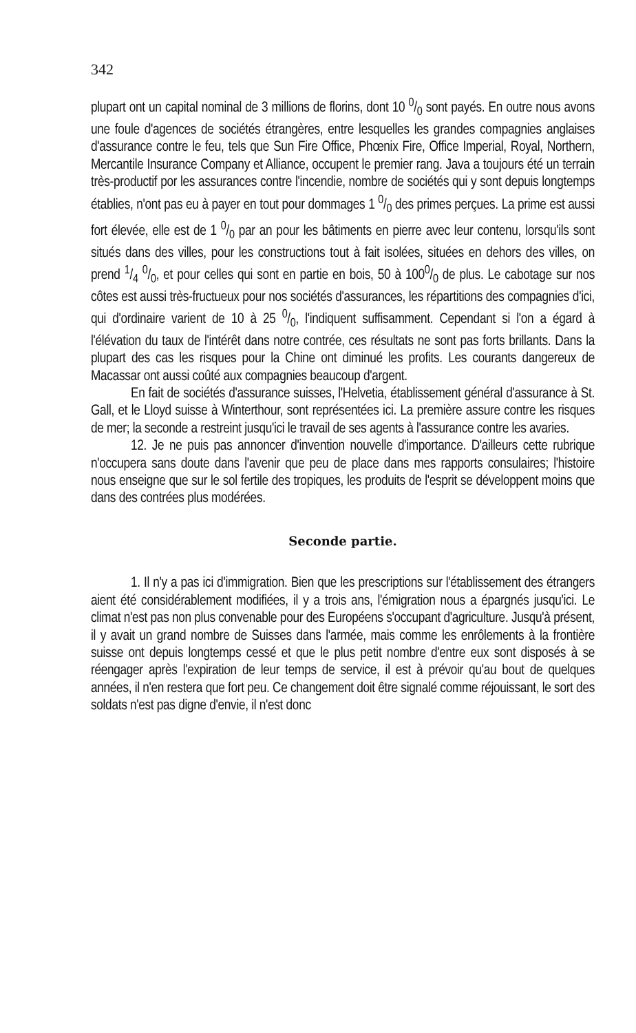342
plupart ont un capital nominal de 3 millions de florins, dont 10 0/0 sont payés. En outre nous avons une foule d'agences de sociétés étrangères, entre lesquelles les grandes compagnies anglaises d'assurance contre le feu, tels que Sun Fire Office, Phœnix Fire, Office Imperial, Royal, Northern, Mercantile Insurance Company et Alliance, occupent le premier rang. Java a toujours été un terrain très-productif por les assurances contre l'incendie, nombre de sociétés qui y sont depuis longtemps établies, n'ont pas eu à payer en tout pour dommages 1 0/0 des primes perçues. La prime est aussi fort élevée, elle est de 1 0/0 par an pour les bâtiments en pierre avec leur contenu, lorsqu'ils sont situés dans des villes, pour les constructions tout à fait isolées, situées en dehors des villes, on prend 1/4 0/0, et pour celles qui sont en partie en bois, 50 à 1000/0 de plus. Le cabotage sur nos côtes est aussi très-fructueux pour nos sociétés d'assurances, les répartitions des compagnies d'ici, qui d'ordinaire varient de 10 à 25 0/0, l'indiquent suffisamment. Cependant si l'on a égard à l'élévation du taux de l'intérêt dans notre contrée, ces résultats ne sont pas forts brillants. Dans la plupart des cas les risques pour la Chine ont diminué les profits. Les courants dangereux de Macassar ont aussi coûté aux compagnies beaucoup d'argent.
En fait de sociétés d'assurance suisses, l'Helvetia, établissement général d'assurance à St. Gall, et le Lloyd suisse à Winterthour, sont représentées ici. La première assure contre les risques de mer; la seconde a restreint jusqu'ici le travail de ses agents à l'assurance contre les avaries.
12. Je ne puis pas annoncer d'invention nouvelle d'importance. D'ailleurs cette rubrique n'occupera sans doute dans l'avenir que peu de place dans mes rapports consulaires; l'histoire nous enseigne que sur le sol fertile des tropiques, les produits de l'esprit se développent moins que dans des contrées plus modérées.
Seconde partie.
1. Il n'y a pas ici d'immigration. Bien que les prescriptions sur l'établissement des étrangers aient été considérablement modifiées, il y a trois ans, l'émigration nous a épargnés jusqu'ici. Le climat n'est pas non plus convenable pour des Européens s'occupant d'agriculture. Jusqu'à présent, il y avait un grand nombre de Suisses dans l'armée, mais comme les enrôlements à la frontière suisse ont depuis longtemps cessé et que le plus petit nombre d'entre eux sont disposés à se réengager après l'expiration de leur temps de service, il est à prévoir qu'au bout de quelques années, il n'en restera que fort peu. Ce changement doit être signalé comme réjouissant, le sort des soldats n'est pas digne d'envie, il n'est donc